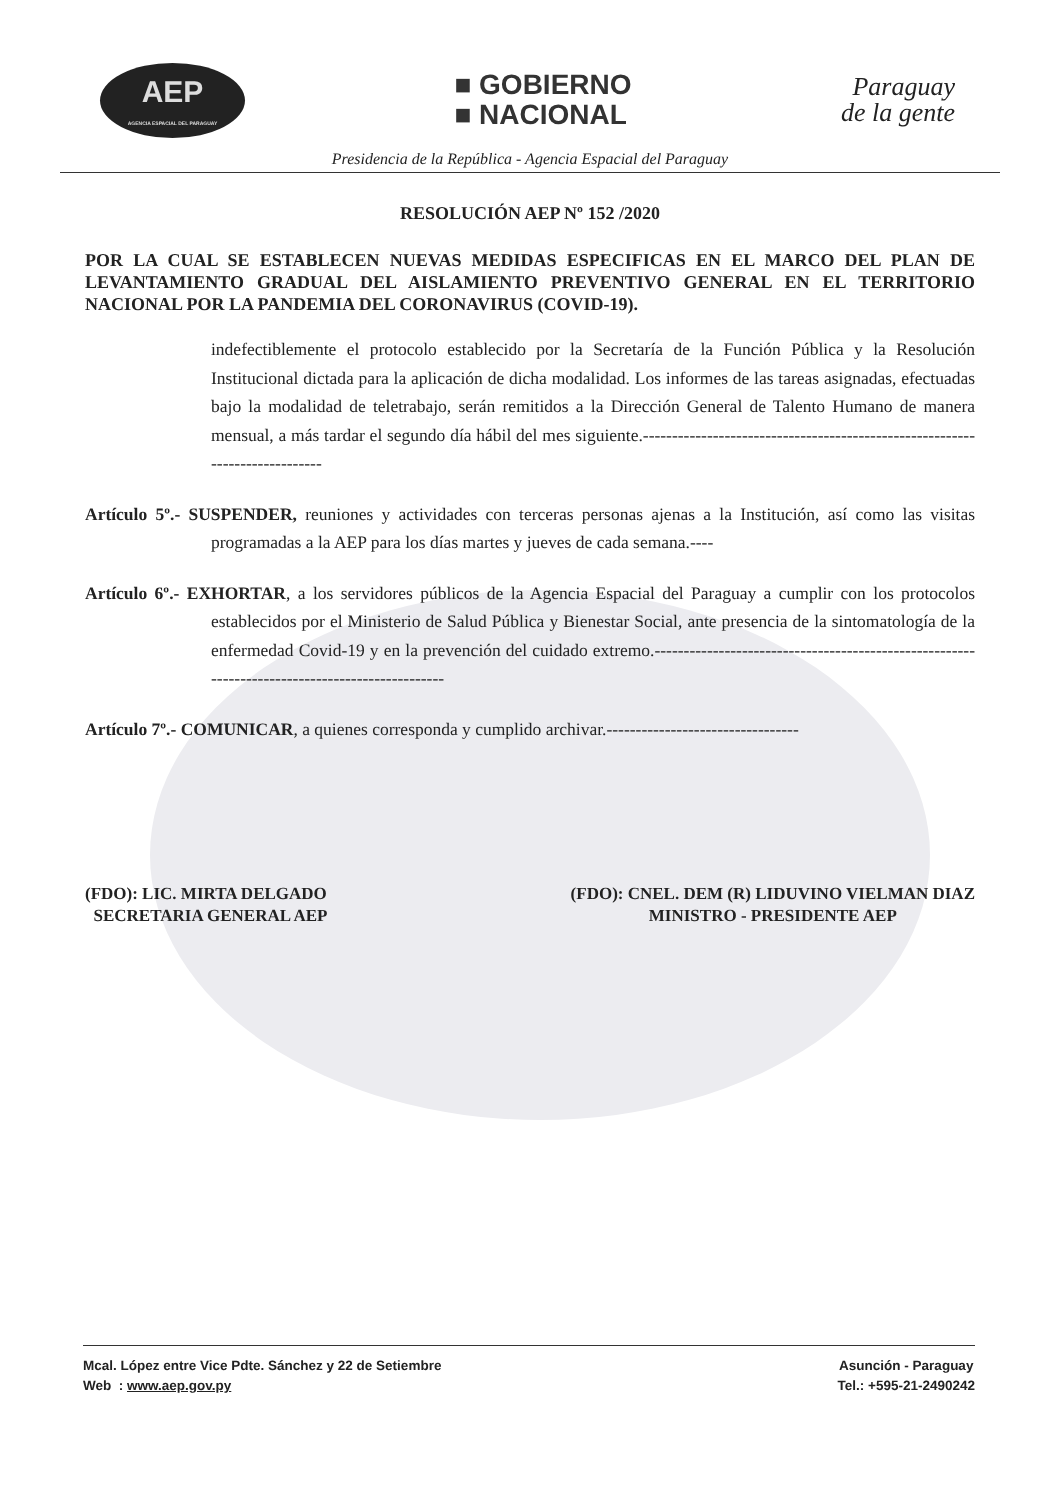AEP
AGENCIA ESPACIAL DEL PARAGUAY
■ GOBIERNO
■ NACIONAL
Paraguay
de la gente
Presidencia de la República - Agencia Espacial del Paraguay
RESOLUCIÓN AEP Nº 152 /2020
POR LA CUAL SE ESTABLECEN NUEVAS MEDIDAS ESPECIFICAS EN EL MARCO DEL PLAN DE LEVANTAMIENTO GRADUAL DEL AISLAMIENTO PREVENTIVO GENERAL EN EL TERRITORIO NACIONAL POR LA PANDEMIA DEL CORONAVIRUS (COVID-19).
indefectiblemente el protocolo establecido por la Secretaría de la Función Pública y la Resolución Institucional dictada para la aplicación de dicha modalidad. Los informes de las tareas asignadas, efectuadas bajo la modalidad de teletrabajo, serán remitidos a la Dirección General de Talento Humano de manera mensual, a más tardar el segundo día hábil del mes siguiente.----------------------------------------------------------------------------
Artículo 5º.- SUSPENDER, reuniones y actividades con terceras personas ajenas a la Institución, así como las visitas programadas a la AEP para los días martes y jueves de cada semana.----
Artículo 6º.- EXHORTAR, a los servidores públicos de la Agencia Espacial del Paraguay a cumplir con los protocolos establecidos por el Ministerio de Salud Pública y Bienestar Social, ante presencia de la sintomatología de la enfermedad Covid-19 y en la prevención del cuidado extremo.-----------------------------------------------------------------------------------------------
Artículo 7º.- COMUNICAR, a quienes corresponda y cumplido archivar.---------------------------------
(FDO): LIC. MIRTA DELGADO
SECRETARIA GENERAL AEP
(FDO): CNEL. DEM (R) LIDUVINO VIELMAN DIAZ
MINISTRO - PRESIDENTE AEP
Mcal. López entre Vice Pdte. Sánchez y 22 de Setiembre
Web : www.aep.gov.py
Asunción - Paraguay
Tel.: +595-21-2490242